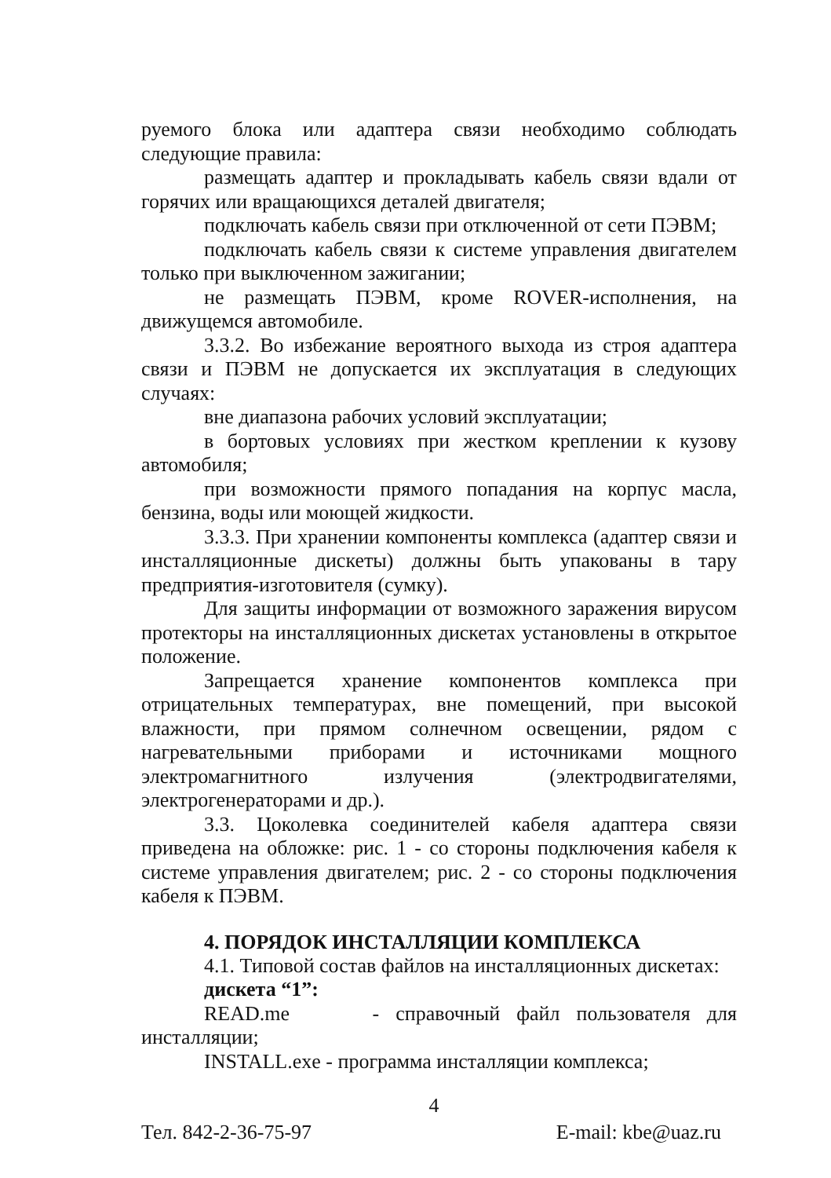руемого блока или адаптера связи необходимо соблюдать следующие правила:
размещать адаптер и прокладывать кабель связи вдали от горячих или вращающихся деталей двигателя;
подключать кабель связи при отключенной от сети ПЭВМ;
подключать кабель связи к системе управления двигателем только при выключенном зажигании;
не размещать ПЭВМ, кроме ROVER-исполнения, на движущемся автомобиле.
3.3.2. Во избежание вероятного выхода из строя адаптера связи и ПЭВМ не допускается их эксплуатация в следующих случаях:
вне диапазона рабочих условий эксплуатации;
в бортовых условиях при жестком креплении к кузову автомобиля;
при возможности прямого попадания на корпус масла, бензина, воды или моющей жидкости.
3.3.3. При хранении компоненты комплекса (адаптер связи и инсталляционные дискеты) должны быть упакованы в тару предприятия-изготовителя (сумку).
Для защиты информации от возможного заражения вирусом протекторы на инсталляционных дискетах установлены в открытое положение.
Запрещается хранение компонентов комплекса при отрицательных температурах, вне помещений, при высокой влажности, при прямом солнечном освещении, рядом с нагревательными приборами и источниками мощного электромагнитного излучения (электродвигателями, электрогенераторами и др.).
3.3. Цоколевка соединителей кабеля адаптера связи приведена на обложке: рис. 1 - со стороны подключения кабеля к системе управления двигателем; рис. 2 - со стороны подключения кабеля к ПЭВМ.
4. ПОРЯДОК ИНСТАЛЛЯЦИИ КОМПЛЕКСА
4.1. Типовой состав файлов на инсталляционных дискетах:
дискета “1”:
READ.me - справочный файл пользователя для инсталляции;
INSTALL.exe - программа инсталляции комплекса;
Тел. 842-2-36-75-97 4 E-mail: kbe@uaz.ru